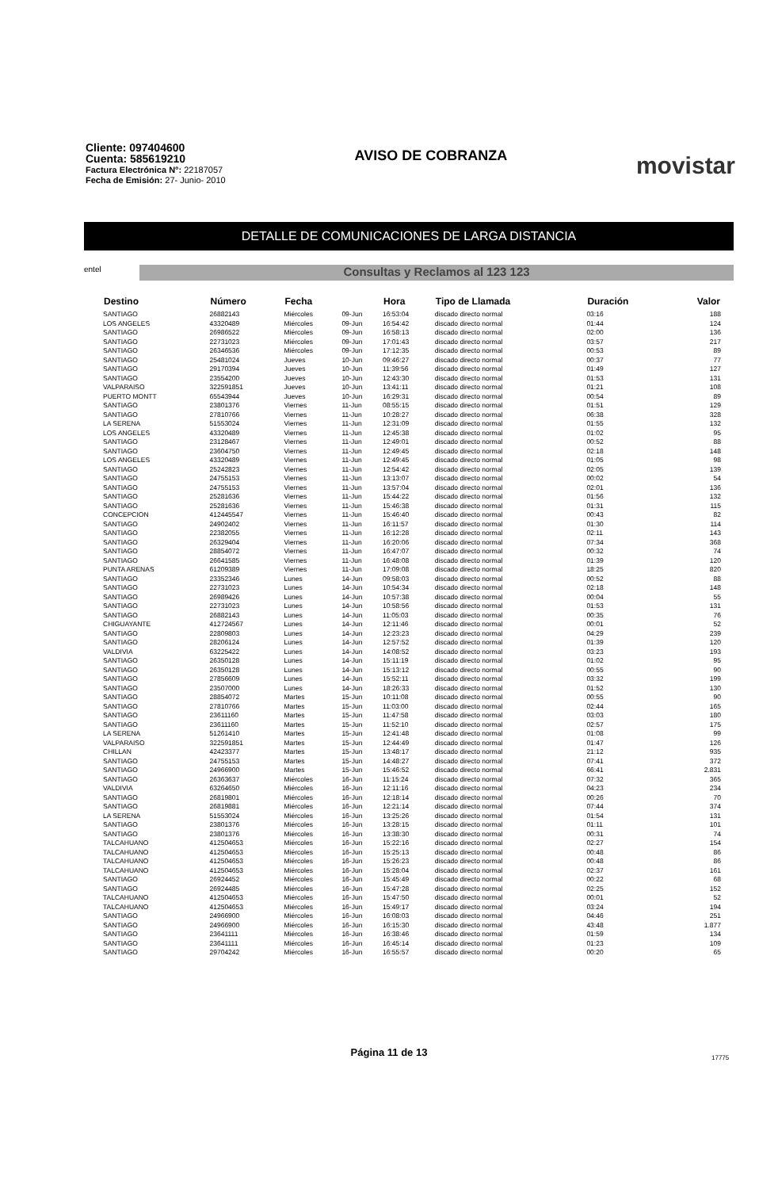Cliente: 097404600
Cuenta: 585619210
Factura Electrónica N°: 22187057
Fecha de Emisión: 27- Junio- 2010
AVISO DE COBRANZA
movistar
DETALLE DE COMUNICACIONES DE LARGA DISTANCIA
entel
Consultas y Reclamos al 123 123
| Destino | Número | Fecha | | Hora | Tipo de Llamada | Duración | Valor |
| --- | --- | --- | --- | --- | --- | --- | --- |
| SANTIAGO | 26882143 | Miércoles | 09-Jun | 16:53:04 | discado directo normal | 03:16 | 188 |
| LOS ANGELES | 43320489 | Miércoles | 09-Jun | 16:54:42 | discado directo normal | 01:44 | 124 |
| SANTIAGO | 26986522 | Miércoles | 09-Jun | 16:58:13 | discado directo normal | 02:00 | 136 |
| SANTIAGO | 22731023 | Miércoles | 09-Jun | 17:01:43 | discado directo normal | 03:57 | 217 |
| SANTIAGO | 26346536 | Miércoles | 09-Jun | 17:12:35 | discado directo normal | 00:53 | 89 |
| SANTIAGO | 25481024 | Jueves | 10-Jun | 09:46:27 | discado directo normal | 00:37 | 77 |
| SANTIAGO | 29170394 | Jueves | 10-Jun | 11:39:56 | discado directo normal | 01:49 | 127 |
| SANTIAGO | 23554200 | Jueves | 10-Jun | 12:43:30 | discado directo normal | 01:53 | 131 |
| VALPARAISO | 322591851 | Jueves | 10-Jun | 13:41:11 | discado directo normal | 01:21 | 108 |
| PUERTO MONTT | 65543944 | Jueves | 10-Jun | 16:29:31 | discado directo normal | 00:54 | 89 |
| SANTIAGO | 23801376 | Viernes | 11-Jun | 08:55:15 | discado directo normal | 01:51 | 129 |
| SANTIAGO | 27810766 | Viernes | 11-Jun | 10:28:27 | discado directo normal | 06:38 | 328 |
| LA SERENA | 51553024 | Viernes | 11-Jun | 12:31:09 | discado directo normal | 01:55 | 132 |
| LOS ANGELES | 43320489 | Viernes | 11-Jun | 12:45:38 | discado directo normal | 01:02 | 95 |
| SANTIAGO | 23128467 | Viernes | 11-Jun | 12:49:01 | discado directo normal | 00:52 | 88 |
| SANTIAGO | 23604750 | Viernes | 11-Jun | 12:49:45 | discado directo normal | 02:18 | 148 |
| LOS ANGELES | 43320489 | Viernes | 11-Jun | 12:49:45 | discado directo normal | 01:05 | 98 |
| SANTIAGO | 25242823 | Viernes | 11-Jun | 12:54:42 | discado directo normal | 02:05 | 139 |
| SANTIAGO | 24755153 | Viernes | 11-Jun | 13:13:07 | discado directo normal | 00:02 | 54 |
| SANTIAGO | 24755153 | Viernes | 11-Jun | 13:57:04 | discado directo normal | 02:01 | 136 |
| SANTIAGO | 25281636 | Viernes | 11-Jun | 15:44:22 | discado directo normal | 01:56 | 132 |
| SANTIAGO | 25281636 | Viernes | 11-Jun | 15:46:38 | discado directo normal | 01:31 | 115 |
| CONCEPCION | 412445547 | Viernes | 11-Jun | 15:46:40 | discado directo normal | 00:43 | 82 |
| SANTIAGO | 24902402 | Viernes | 11-Jun | 16:11:57 | discado directo normal | 01:30 | 114 |
| SANTIAGO | 22382055 | Viernes | 11-Jun | 16:12:28 | discado directo normal | 02:11 | 143 |
| SANTIAGO | 26329404 | Viernes | 11-Jun | 16:20:06 | discado directo normal | 07:34 | 368 |
| SANTIAGO | 28854072 | Viernes | 11-Jun | 16:47:07 | discado directo normal | 00:32 | 74 |
| SANTIAGO | 26641585 | Viernes | 11-Jun | 16:48:08 | discado directo normal | 01:39 | 120 |
| PUNTA ARENAS | 61209389 | Viernes | 11-Jun | 17:09:08 | discado directo normal | 18:25 | 820 |
| SANTIAGO | 23352346 | Lunes | 14-Jun | 09:58:03 | discado directo normal | 00:52 | 88 |
| SANTIAGO | 22731023 | Lunes | 14-Jun | 10:54:34 | discado directo normal | 02:18 | 148 |
| SANTIAGO | 26989426 | Lunes | 14-Jun | 10:57:38 | discado directo normal | 00:04 | 55 |
| SANTIAGO | 22731023 | Lunes | 14-Jun | 10:58:56 | discado directo normal | 01:53 | 131 |
| SANTIAGO | 26882143 | Lunes | 14-Jun | 11:05:03 | discado directo normal | 00:35 | 76 |
| CHIGUAYANTE | 412724567 | Lunes | 14-Jun | 12:11:46 | discado directo normal | 00:01 | 52 |
| SANTIAGO | 22809803 | Lunes | 14-Jun | 12:23:23 | discado directo normal | 04:29 | 239 |
| SANTIAGO | 28206124 | Lunes | 14-Jun | 12:57:52 | discado directo normal | 01:39 | 120 |
| VALDIVIA | 63225422 | Lunes | 14-Jun | 14:08:52 | discado directo normal | 03:23 | 193 |
| SANTIAGO | 26350128 | Lunes | 14-Jun | 15:11:19 | discado directo normal | 01:02 | 95 |
| SANTIAGO | 26350128 | Lunes | 14-Jun | 15:13:12 | discado directo normal | 00:55 | 90 |
| SANTIAGO | 27856609 | Lunes | 14-Jun | 15:52:11 | discado directo normal | 03:32 | 199 |
| SANTIAGO | 23507000 | Lunes | 14-Jun | 18:26:33 | discado directo normal | 01:52 | 130 |
| SANTIAGO | 28854072 | Martes | 15-Jun | 10:11:08 | discado directo normal | 00:55 | 90 |
| SANTIAGO | 27810766 | Martes | 15-Jun | 11:03:00 | discado directo normal | 02:44 | 165 |
| SANTIAGO | 23611160 | Martes | 15-Jun | 11:47:58 | discado directo normal | 03:03 | 180 |
| SANTIAGO | 23611160 | Martes | 15-Jun | 11:52:10 | discado directo normal | 02:57 | 175 |
| LA SERENA | 51261410 | Martes | 15-Jun | 12:41:48 | discado directo normal | 01:08 | 99 |
| VALPARAISO | 322591851 | Martes | 15-Jun | 12:44:49 | discado directo normal | 01:47 | 126 |
| CHILLAN | 42423377 | Martes | 15-Jun | 13:48:17 | discado directo normal | 21:12 | 935 |
| SANTIAGO | 24755153 | Martes | 15-Jun | 14:48:27 | discado directo normal | 07:41 | 372 |
| SANTIAGO | 24966900 | Martes | 15-Jun | 15:46:52 | discado directo normal | 66:41 | 2.831 |
| SANTIAGO | 26363637 | Miércoles | 16-Jun | 11:15:24 | discado directo normal | 07:32 | 365 |
| VALDIVIA | 63264650 | Miércoles | 16-Jun | 12:11:16 | discado directo normal | 04:23 | 234 |
| SANTIAGO | 26819801 | Miércoles | 16-Jun | 12:18:14 | discado directo normal | 00:26 | 70 |
| SANTIAGO | 26819881 | Miércoles | 16-Jun | 12:21:14 | discado directo normal | 07:44 | 374 |
| LA SERENA | 51553024 | Miércoles | 16-Jun | 13:25:26 | discado directo normal | 01:54 | 131 |
| SANTIAGO | 23801376 | Miércoles | 16-Jun | 13:28:15 | discado directo normal | 01:11 | 101 |
| SANTIAGO | 23801376 | Miércoles | 16-Jun | 13:38:30 | discado directo normal | 00:31 | 74 |
| TALCAHUANO | 412504653 | Miércoles | 16-Jun | 15:22:16 | discado directo normal | 02:27 | 154 |
| TALCAHUANO | 412504653 | Miércoles | 16-Jun | 15:25:13 | discado directo normal | 00:48 | 86 |
| TALCAHUANO | 412504653 | Miércoles | 16-Jun | 15:26:23 | discado directo normal | 00:48 | 86 |
| TALCAHUANO | 412504653 | Miércoles | 16-Jun | 15:28:04 | discado directo normal | 02:37 | 161 |
| SANTIAGO | 26924452 | Miércoles | 16-Jun | 15:45:49 | discado directo normal | 00:22 | 68 |
| SANTIAGO | 26924485 | Miércoles | 16-Jun | 15:47:28 | discado directo normal | 02:25 | 152 |
| TALCAHUANO | 412504653 | Miércoles | 16-Jun | 15:47:50 | discado directo normal | 00:01 | 52 |
| TALCAHUANO | 412504653 | Miércoles | 16-Jun | 15:49:17 | discado directo normal | 03:24 | 194 |
| SANTIAGO | 24966900 | Miércoles | 16-Jun | 16:08:03 | discado directo normal | 04:46 | 251 |
| SANTIAGO | 24966900 | Miércoles | 16-Jun | 16:15:30 | discado directo normal | 43:48 | 1.877 |
| SANTIAGO | 23641111 | Miércoles | 16-Jun | 16:38:46 | discado directo normal | 01:59 | 134 |
| SANTIAGO | 23641111 | Miércoles | 16-Jun | 16:45:14 | discado directo normal | 01:23 | 109 |
| SANTIAGO | 29704242 | Miércoles | 16-Jun | 16:55:57 | discado directo normal | 00:20 | 65 |
Página 11 de 13 17775